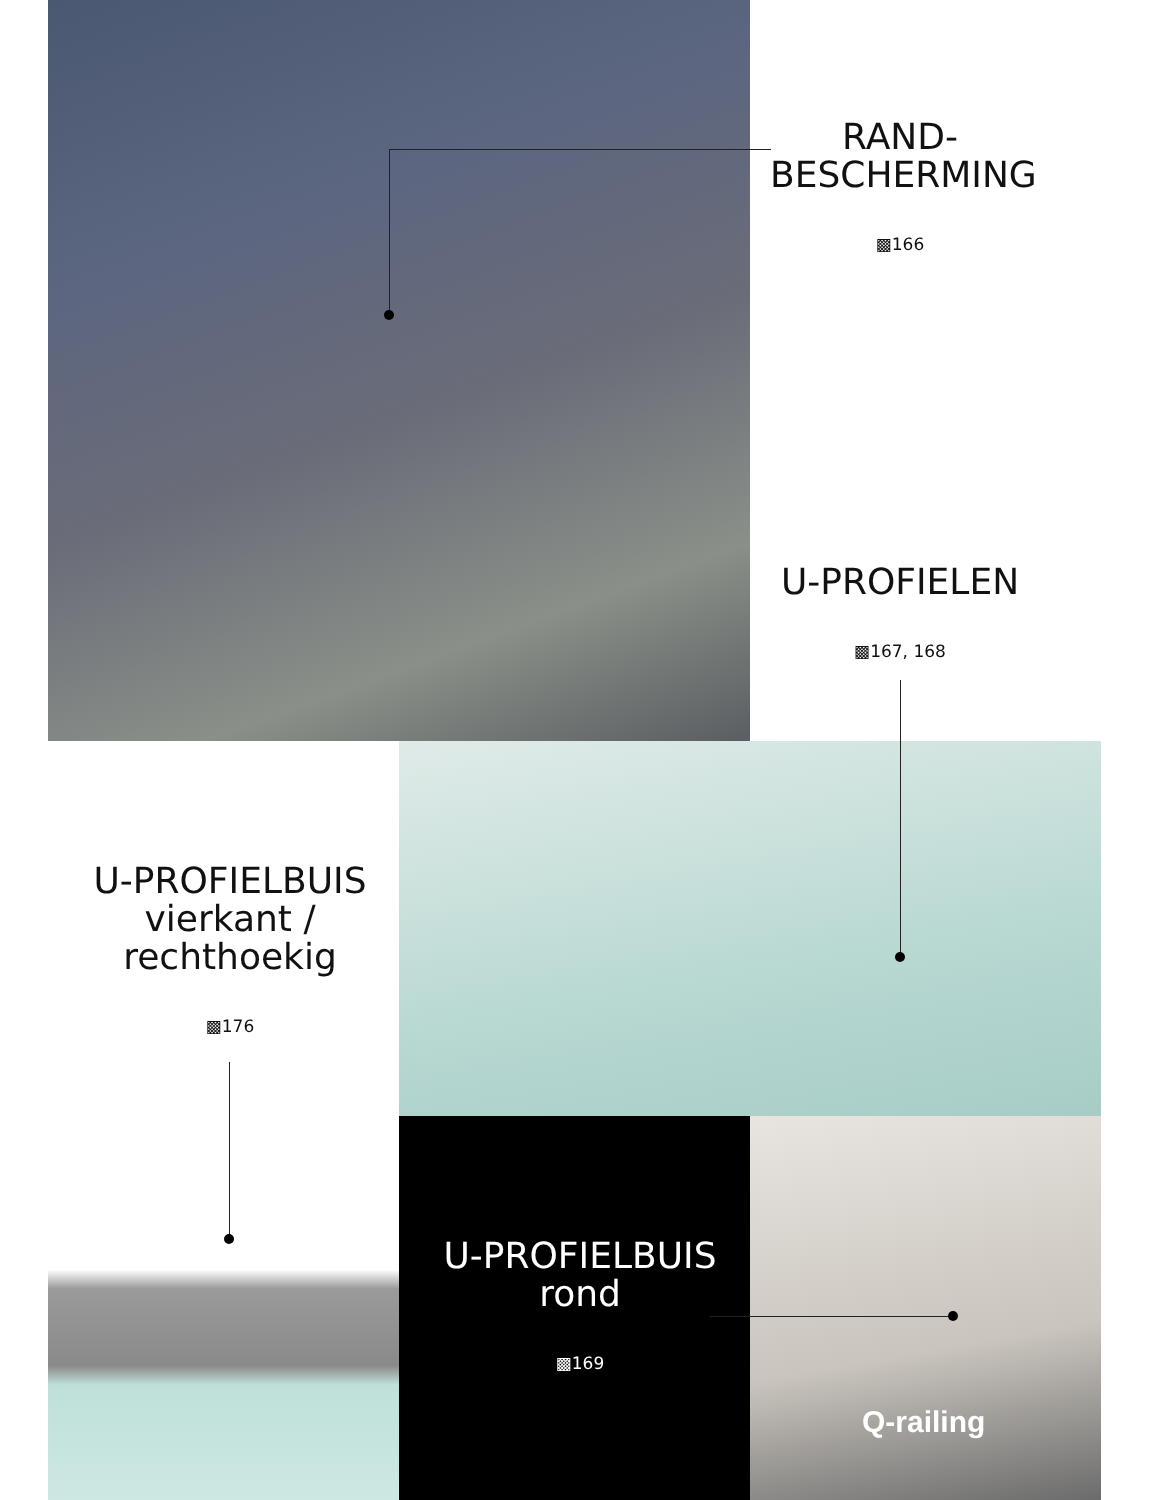RAND-
BESCHERMING
▩166
U-PROFIELEN
▩167, 168
U-PROFIELBUIS
vierkant /
rechthoekig
▩176
U-PROFIELBUIS
rond
▩169
Q-railing